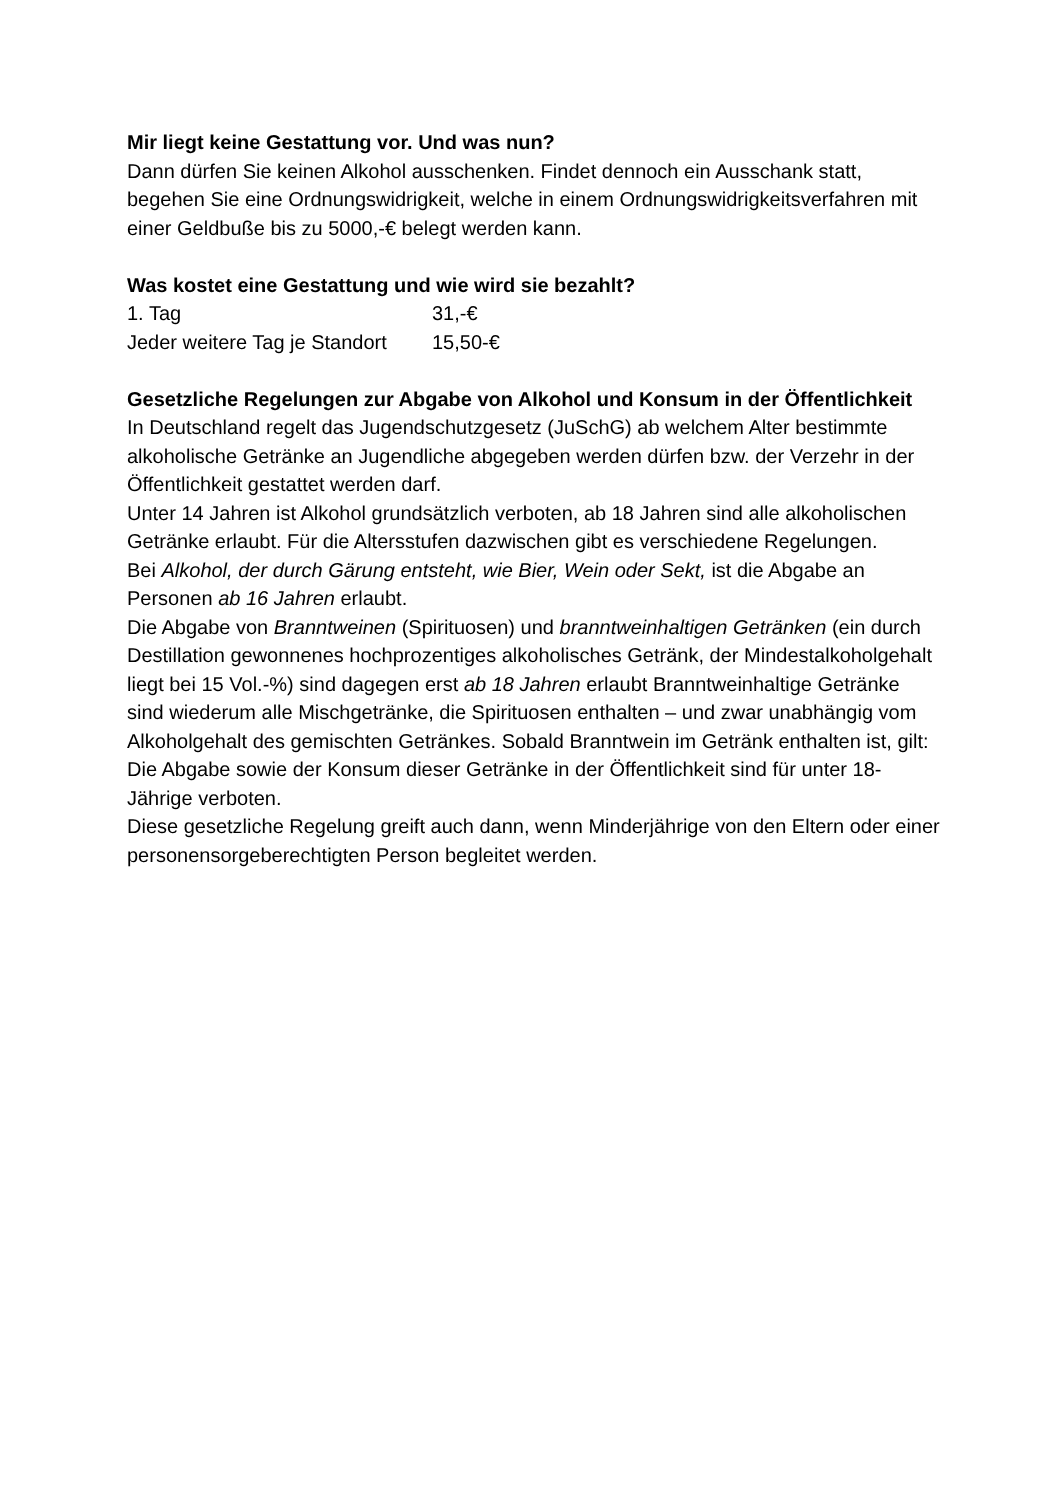Mir liegt keine Gestattung vor. Und was nun?
Dann dürfen Sie keinen Alkohol ausschenken. Findet dennoch ein Ausschank statt, begehen Sie eine Ordnungswidrigkeit, welche in einem Ordnungswidrigkeitsverfahren mit einer Geldbuße bis zu 5000,-€ belegt werden kann.
Was kostet eine Gestattung und wie wird sie bezahlt?
| 1. Tag | 31,-€ |
| Jeder weitere Tag je Standort | 15,50-€ |
Gesetzliche Regelungen zur Abgabe von Alkohol und Konsum in der Öffentlichkeit
In Deutschland regelt das Jugendschutzgesetz (JuSchG) ab welchem Alter bestimmte alkoholische Getränke an Jugendliche abgegeben werden dürfen bzw. der Verzehr in der Öffentlichkeit gestattet werden darf.
Unter 14 Jahren ist Alkohol grundsätzlich verboten, ab 18 Jahren sind alle alkoholischen Getränke erlaubt. Für die Altersstufen dazwischen gibt es verschiedene Regelungen.
Bei Alkohol, der durch Gärung entsteht, wie Bier, Wein oder Sekt, ist die Abgabe an Personen ab 16 Jahren erlaubt.
Die Abgabe von Branntweinen (Spirituosen) und branntweinhaltigen Getränken (ein durch Destillation gewonnenes hochprozentiges alkoholisches Getränk, der Mindestalkoholgehalt liegt bei 15 Vol.-%) sind dagegen erst ab 18 Jahren erlaubt Branntweinhaltige Getränke sind wiederum alle Mischgetränke, die Spirituosen enthalten – und zwar unabhängig vom Alkoholgehalt des gemischten Getränkes. Sobald Branntwein im Getränk enthalten ist, gilt:
Die Abgabe sowie der Konsum dieser Getränke in der Öffentlichkeit sind für unter 18-Jährige verboten.
Diese gesetzliche Regelung greift auch dann, wenn Minderjährige von den Eltern oder einer personensorgeberechtigten Person begleitet werden.